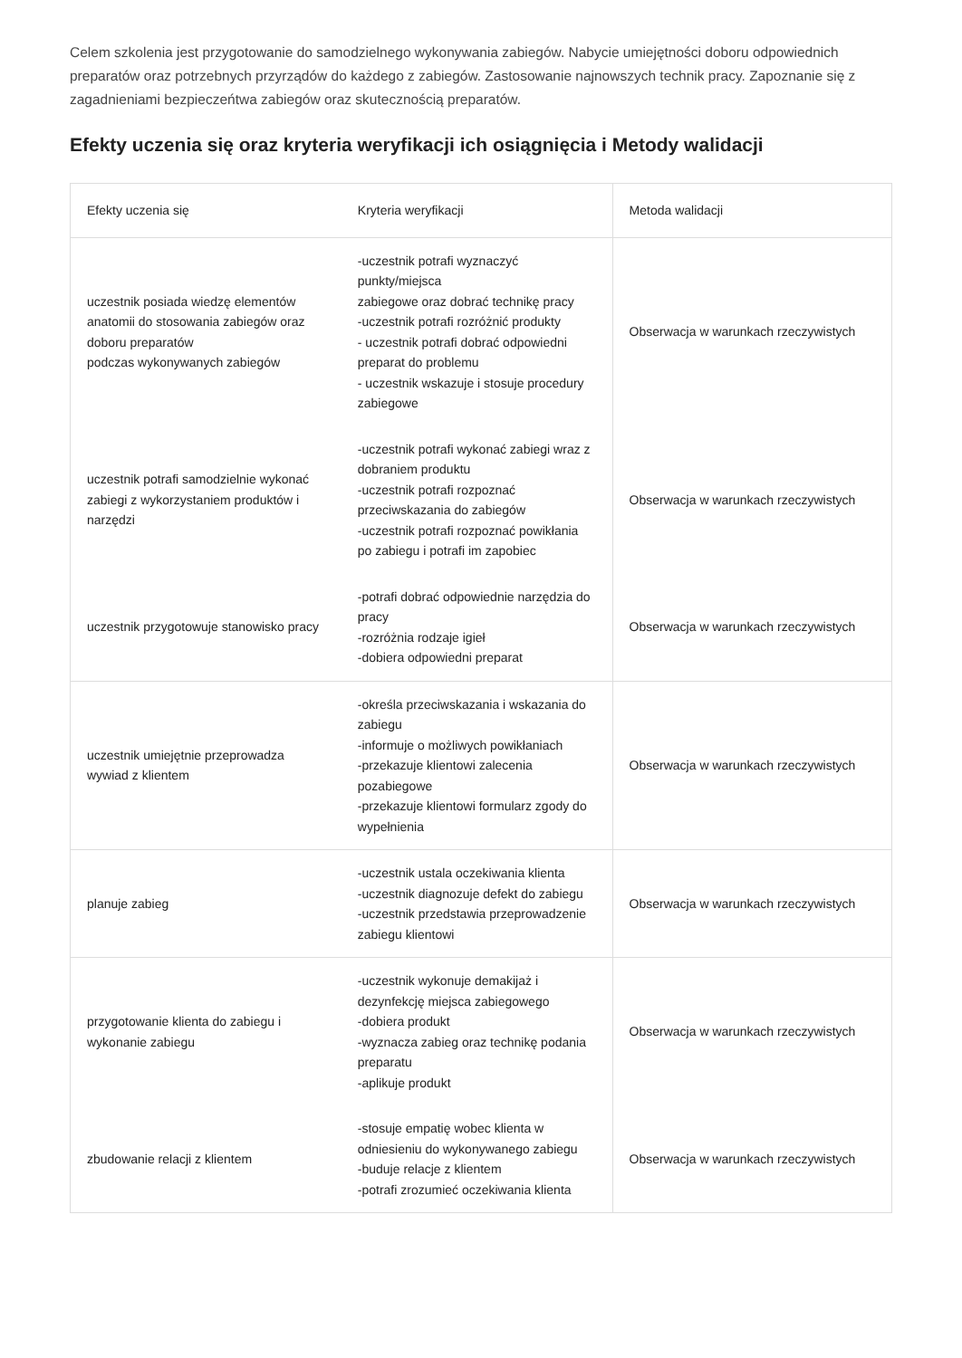Celem szkolenia jest przygotowanie do samodzielnego wykonywania zabiegów. Nabycie umiejętności doboru odpowiednich preparatów oraz potrzebnych przyrządów do każdego z zabiegów. Zastosowanie najnowszych technik pracy. Zapoznanie się z zagadnieniami bezpieczeńtwa zabiegów oraz skutecznością preparatów.
Efekty uczenia się oraz kryteria weryfikacji ich osiągnięcia i Metody walidacji
| Efekty uczenia się | Kryteria weryfikacji | Metoda walidacji |
| --- | --- | --- |
| uczestnik posiada wiedzę elementów anatomii do stosowania zabiegów oraz doboru preparatów podczas wykonywanych zabiegów | -uczestnik potrafi wyznaczyć punkty/miejsca zabiegowe oraz dobrać technikę pracy -uczestnik potrafi rozróżnić produkty - uczestnik potrafi dobrać odpowiedni preparat do problemu - uczestnik wskazuje i stosuje procedury zabiegowe | Obserwacja w warunkach rzeczywistych |
| uczestnik potrafi samodzielnie wykonać zabiegi z wykorzystaniem produktów i narzędzi | -uczestnik potrafi wykonać zabiegi wraz z dobraniem produktu -uczestnik potrafi rozpoznać przeciwskazania do zabiegów -uczestnik potrafi rozpoznać powikłania po zabiegu i potrafi im zapobiec | Obserwacja w warunkach rzeczywistych |
| uczestnik przygotowuje stanowisko pracy | -potrafi dobrać odpowiednie narzędzia do pracy -rozróżnia rodzaje igieł -dobiera odpowiedni preparat | Obserwacja w warunkach rzeczywistych |
| uczestnik umiejętnie przeprowadza wywiad z klientem | -określa przeciwskazania i wskazania do zabiegu -informuje o możliwych powikłaniach -przekazuje klientowi zalecenia pozabiegowe -przekazuje klientowi formularz zgody do wypełnienia | Obserwacja w warunkach rzeczywistych |
| planuje zabieg | -uczestnik ustala oczekiwania klienta -uczestnik diagnozuje defekt do zabiegu -uczestnik przedstawia przeprowadzenie zabiegu klientowi | Obserwacja w warunkach rzeczywistych |
| przygotowanie klienta do zabiegu i wykonanie zabiegu | -uczestnik wykonuje demakijaż i dezynfekcję miejsca zabiegowego -dobiera produkt -wyznacza zabieg oraz technikę podania preparatu -aplikuje produkt | Obserwacja w warunkach rzeczywistych |
| zbudowanie relacji z klientem | -stosuje empatię wobec klienta w odniesieniu do wykonywanego zabiegu -buduje relacje z klientem -potrafi zrozumieć oczekiwania klienta | Obserwacja w warunkach rzeczywistych |